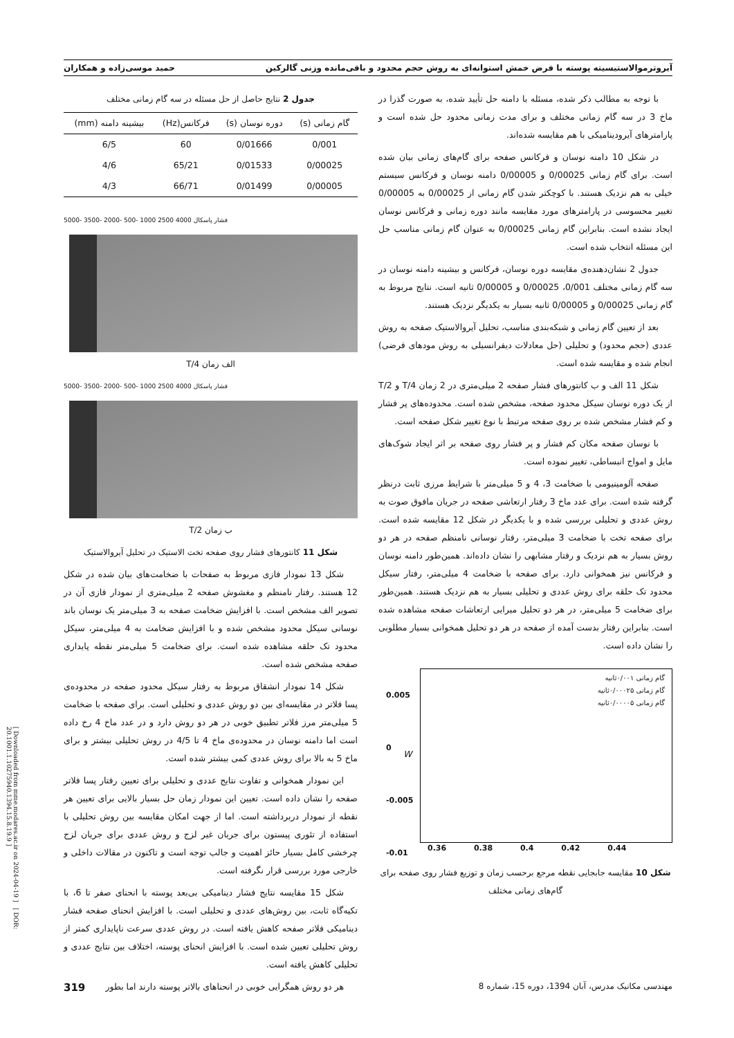آیروترموالاستیسیته پوسته با فرض خمش استوانه‌ای به روش حجم محدود و باقی‌مانده وزنی گالرکین حمید موسی‌زاده و همکاران
با توجه به مطالب ذکر شده، مسئله با دامنه حل تأیید شده، به صورت گذرا در ماخ 3 در سه گام زمانی مختلف و برای مدت زمانی محدود حل شده است و پارامترهای آیرودینامیکی با هم مقایسه شده‌اند.
در شکل 10 دامنه نوسان و فرکانس صفحه برای گام‌های زمانی بیان شده است. برای گام زمانی 0/00025 و 0/00005 دامنه نوسان و فرکانس سیستم خیلی به هم نزدیک هستند. با کوچکتر شدن گام زمانی از 0/00025 به 0/00005 تغییر محسوسی در پارامترهای مورد مقایسه مانند دوره زمانی و فرکانس نوسان ایجاد نشده است. بنابراین گام زمانی 0/00025 به عنوان گام زمانی مناسب حل این مسئله انتخاب شده است.
جدول 2 نشان‌دهنده‌ی مقایسه دوره نوسان، فرکانس و بیشینه دامنه نوسان در سه گام زمانی مختلف 0/001، 0/00025 و 0/00005 ثانیه است. نتایج مربوط به گام زمانی 0/00025 و 0/00005 ثانیه بسیار به یکدیگر نزدیک هستند.
بعد از تعیین گام زمانی و شبکه‌بندی مناسب، تحلیل آیروالاستیک صفحه به روش عددی (حجم محدود) و تحلیلی (حل معادلات دیفرانسیلی به روش مودهای فرضی) انجام شده و مقایسه شده است.
شکل 11 الف و ب کانتورهای فشار صفحه 2 میلی‌متری در 2 زمان T/4 و T/2 از یک دوره نوسان سیکل محدود صفحه، مشخص شده است. محدوده‌های پر فشار و کم فشار مشخص شده بر روی صفحه مرتبط با نوع تغییر شکل صفحه است.
با نوسان صفحه مکان کم فشار و پر فشار روی صفحه بر اثر ایجاد شوک‌های مایل و امواج انبساطی، تغییر نموده است.
صفحه آلومینیومی با ضخامت 3، 4 و 5 میلی‌متر با شرایط مرزی ثابت درنظر گرفته شده است. برای عدد ماخ 3 رفتار ارتعاشی صفحه در جریان مافوق صوت به روش عددی و تحلیلی بررسی شده و با یکدیگر در شکل 12 مقایسه شده است. برای صفحه تخت با ضخامت 3 میلی‌متر، رفتار نوسانی نامنظم صفحه در هر دو روش بسیار به هم نزدیک و رفتار مشابهی را نشان داده‌اند. همین‌طور دامنه نوسان و فرکانس نیز همخوانی دارد. برای صفحه با ضخامت 4 میلی‌متر، رفتار سیکل محدود تک حلقه برای روش عددی و تحلیلی بسیار به هم نزدیک هستند. همین‌طور برای ضخامت 5 میلی‌متر، در هر دو تحلیل میرایی ارتعاشات صفحه مشاهده شده است. بنابراین رفتار بدست آمده از صفحه در هر دو تحلیل همخوانی بسیار مطلوبی را نشان داده است.
گام زمانی ۰/۰۰۱ثانیه
گام زمانی ۰/۰۰۰۲۵ثانیه
گام زمانی ۰/۰۰۰۰۵ثانیه
0.005
0
-0.005
-0.01
W
0.36 0.38 0.4 0.42 0.44
شکل 10 مقایسه جابجایی نقطه مرجع برحسب زمان و توزیع فشار روی صفحه برای گام‌های زمانی مختلف
جدول 2 نتایج حاصل از حل مسئله در سه گام زمانی مختلف
| گام زمانی (s) | دوره نوسان (s) | فرکانس(Hz) | بیشینه دامنه (mm) |
| --- | --- | --- | --- |
| 0/001 | 0/01666 | 60 | 6/5 |
| 0/00025 | 0/01533 | 65/21 | 4/6 |
| 0/00005 | 0/01499 | 66/71 | 4/3 |
فشار پاسکال 4000 2500 1000 -500 -2000 -3500 -5000
الف زمان T/4
فشار پاسکال 4000 2500 1000 -500 -2000 -3500 -5000
ب زمان T/2
شکل 11 کانتورهای فشار روی صفحه تخت الاستیک در تحلیل آیروالاستیک
شکل 13 نمودار فازی مربوط به صفحات با ضخامت‌های بیان شده در شکل 12 هستند. رفتار نامنظم و مغشوش صفحه 2 میلی‌متری از نمودار فازی آن در تصویر الف مشخص است. با افزایش ضخامت صفحه به 3 میلی‌متر یک نوسان باند نوسانی سیکل محدود مشخص شده و با افزایش ضخامت به 4 میلی‌متر، سیکل محدود تک حلقه مشاهده شده است. برای ضخامت 5 میلی‌متر نقطه پایداری صفحه مشخص شده است.
شکل 14 نمودار انشقاق مربوط به رفتار سیکل محدود صفحه در محدوده‌ی پسا فلاتر در مقایسه‌ای بین دو روش عددی و تحلیلی است. برای صفحه با ضخامت 5 میلی‌متر مرز فلاتر تطبیق خوبی در هر دو روش دارد و در عدد ماخ 4 رخ داده است اما دامنه نوسان در محدوده‌ی ماخ 4 تا 4/5 در روش تحلیلی بیشتر و برای ماخ 5 به بالا برای روش عددی کمی بیشتر شده است.
این نمودار همخوانی و تفاوت نتایج عددی و تحلیلی برای تعیین رفتار پسا فلاتر صفحه را نشان داده است. تعیین این نمودار زمان حل بسیار بالایی برای تعیین هر نقطه از نمودار دربرداشته است. اما از جهت امکان مقایسه بین روش تحلیلی با استفاده از تئوری پیستون برای جریان غیر لزج و روش عددی برای جریان لزج چرخشی کامل بسیار حائز اهمیت و جالب توجه است و تاکنون در مقالات داخلی و خارجی مورد بررسی قرار نگرفته است.
شکل 15 مقایسه نتایج فشار دینامیکی بی‌بعد پوسته با انحنای صفر تا 6، با تکیه‌گاه ثابت، بین روش‌های عددی و تحلیلی است. با افزایش انحنای صفحه فشار دینامیکی فلاتر صفحه کاهش یافته است. در روش عددی سرعت ناپایداری کمتر از روش تحلیلی تعیین شده است. با افزایش انحنای پوسته، اختلاف بین نتایج عددی و تحلیلی کاهش یافته است.
هر دو روش همگرایی خوبی در انحناهای بالاتر پوسته دارند اما بطور
مهندسی مکانیک مدرس، آبان 1394، دوره 15، شماره 8 319
[ Downloaded from mme.modares.ac.ir on 2024-04-19 ] [ DOR: 20.1001.1.10275940.1394.15.8.19.9 ]